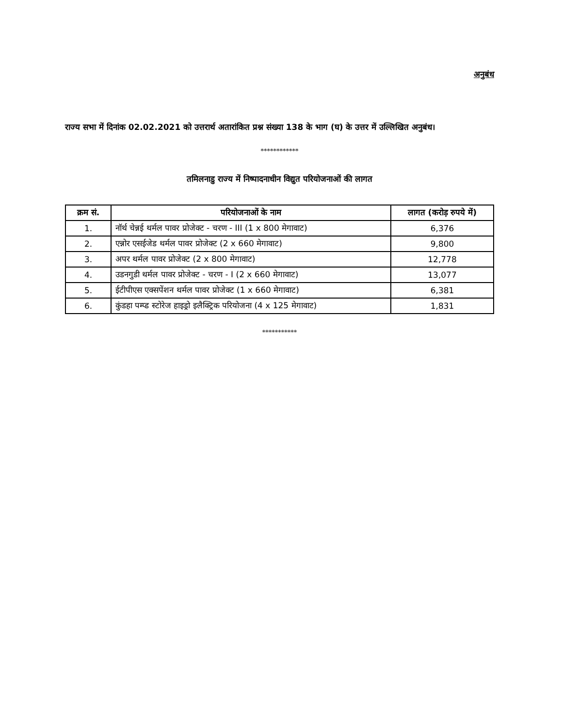अनुबंध
राज्य सभा में दिनांक 02.02.2021 को उत्तरार्थ अतारांकित प्रश्न संख्या 138 के भाग (घ) के उत्तर में उल्लिखित अनुबंध।
************
तमिलनाडु राज्य में निष्पादनाधीन विद्युत परियोजनाओं की लागत
| क्रम सं. | परियोजनाओं के नाम | लागत (करोड़ रुपये में) |
| --- | --- | --- |
| 1. | नॉर्थ चेन्नई थर्मल पावर प्रोजेक्ट - चरण - III (1 x 800 मेगावाट) | 6,376 |
| 2. | एन्नोर एसईजेड थर्मल पावर प्रोजेक्ट (2 x 660 मेगावाट) | 9,800 |
| 3. | अपर थर्मल पावर प्रोजेक्ट (2 x 800 मेगावाट) | 12,778 |
| 4. | उडनगुडी थर्मल पावर प्रोजेक्ट - चरण - I (2 x 660 मेगावाट) | 13,077 |
| 5. | ईटीपीएस एक्सपेंशन थर्मल पावर प्रोजेक्ट (1 x 660 मेगावाट) | 6,381 |
| 6. | कुंडहा पम्प्ड स्टोरेज हाइड्रो इलैक्ट्रिक परियोजना (4 x 125 मेगावाट) | 1,831 |
***********